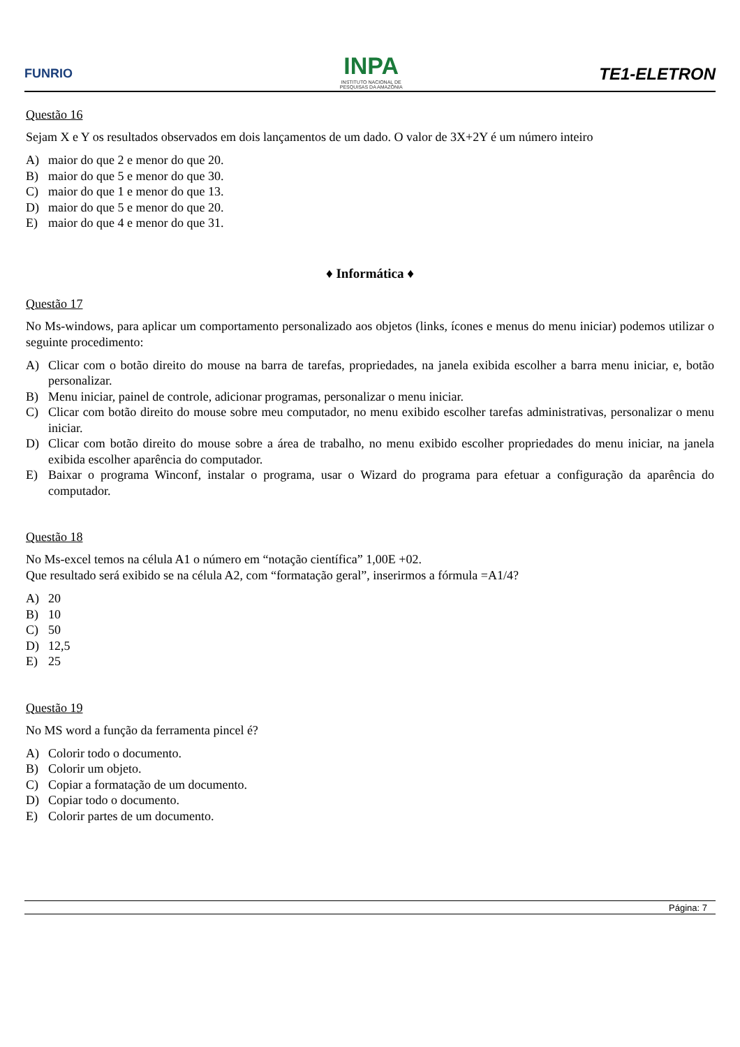FUNRIO
INPA
INSTITUTO NACIONAL DE
PESQUISAS DA AMAZÔNIA
TE1-ELETRON
Questão 16
Sejam X e Y os resultados observados em dois lançamentos de um dado. O valor de 3X+2Y é um número inteiro
A) maior do que 2 e menor do que 20.
B) maior do que 5 e menor do que 30.
C) maior do que 1 e menor do que 13.
D) maior do que 5 e menor do que 20.
E) maior do que 4 e menor do que 31.
♦ Informática ♦
Questão 17
No Ms-windows, para aplicar um comportamento personalizado aos objetos (links, ícones e menus do menu iniciar) podemos utilizar o seguinte procedimento:
A) Clicar com o botão direito do mouse na barra de tarefas, propriedades, na janela exibida escolher a barra menu iniciar, e, botão personalizar.
B) Menu iniciar, painel de controle, adicionar programas, personalizar o menu iniciar.
C) Clicar com botão direito do mouse sobre meu computador, no menu exibido escolher tarefas administrativas, personalizar o menu iniciar.
D) Clicar com botão direito do mouse sobre a área de trabalho, no menu exibido escolher propriedades do menu iniciar, na janela exibida escolher aparência do computador.
E) Baixar o programa Winconf, instalar o programa, usar o Wizard do programa para efetuar a configuração da aparência do computador.
Questão 18
No Ms-excel temos na célula A1 o número em “notação científica” 1,00E +02.
Que resultado será exibido se na célula A2, com “formatação geral”, inserirmos a fórmula =A1/4?
A) 20
B) 10
C) 50
D) 12,5
E) 25
Questão 19
No MS word a função da ferramenta pincel é?
A) Colorir todo o documento.
B) Colorir um objeto.
C) Copiar a formatação de um documento.
D) Copiar todo o documento.
E) Colorir partes de um documento.
Página: 7